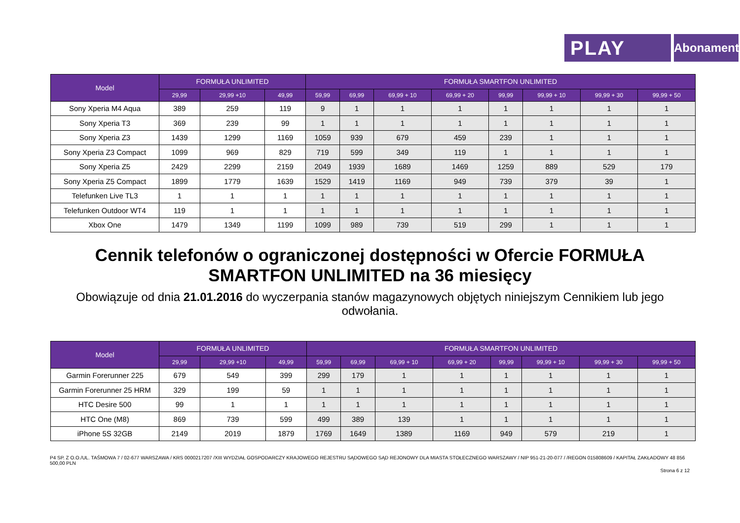PLAY
Abonament
| Model | FORMUŁA UNLIMITED | | | FORMUŁA SMARTFON UNLIMITED | | | | | | | |
| --- | --- | --- | --- | --- | --- | --- | --- | --- | --- | --- | --- |
| | 29,99 | 29,99 +10 | 49,99 | 59,99 | 69,99 | 69,99 + 10 | 69,99 + 20 | 99,99 | 99,99 + 10 | 99,99 + 30 | 99,99 + 50 |
| Sony Xperia M4 Aqua | 389 | 259 | 119 | 9 | 1 | 1 | 1 | 1 | 1 | 1 | 1 |
| Sony Xperia T3 | 369 | 239 | 99 | 1 | 1 | 1 | 1 | 1 | 1 | 1 | 1 |
| Sony Xperia Z3 | 1439 | 1299 | 1169 | 1059 | 939 | 679 | 459 | 239 | 1 | 1 | 1 |
| Sony Xperia Z3 Compact | 1099 | 969 | 829 | 719 | 599 | 349 | 119 | 1 | 1 | 1 | 1 |
| Sony Xperia Z5 | 2429 | 2299 | 2159 | 2049 | 1939 | 1689 | 1469 | 1259 | 889 | 529 | 179 |
| Sony Xperia Z5 Compact | 1899 | 1779 | 1639 | 1529 | 1419 | 1169 | 949 | 739 | 379 | 39 | 1 |
| Telefunken Live TL3 | 1 | 1 | 1 | 1 | 1 | 1 | 1 | 1 | 1 | 1 | 1 |
| Telefunken Outdoor WT4 | 119 | 1 | 1 | 1 | 1 | 1 | 1 | 1 | 1 | 1 | 1 |
| Xbox One | 1479 | 1349 | 1199 | 1099 | 989 | 739 | 519 | 299 | 1 | 1 | 1 |
Cennik telefonów o ograniczonej dostępności w Ofercie FORMUŁA SMARTFON UNLIMITED na 36 miesięcy
Obowiązuje od dnia 21.01.2016 do wyczerpania stanów magazynowych objętych niniejszym Cennikiem lub jego odwołania.
| Model | FORMUŁA UNLIMITED | | | FORMUŁA SMARTFON UNLIMITED | | | | | | | |
| --- | --- | --- | --- | --- | --- | --- | --- | --- | --- | --- | --- |
| | 29,99 | 29,99 +10 | 49,99 | 59,99 | 69,99 | 69,99 + 10 | 69,99 + 20 | 99,99 | 99,99 + 10 | 99,99 + 30 | 99,99 + 50 |
| Garmin Forerunner 225 | 679 | 549 | 399 | 299 | 179 | 1 | 1 | 1 | 1 | 1 | 1 |
| Garmin Forerunner 25 HRM | 329 | 199 | 59 | 1 | 1 | 1 | 1 | 1 | 1 | 1 | 1 |
| HTC Desire 500 | 99 | 1 | 1 | 1 | 1 | 1 | 1 | 1 | 1 | 1 | 1 |
| HTC One (M8) | 869 | 739 | 599 | 499 | 389 | 139 | 1 | 1 | 1 | 1 | 1 |
| iPhone 5S 32GB | 2149 | 2019 | 1879 | 1769 | 1649 | 1389 | 1169 | 949 | 579 | 219 | 1 |
P4 SP. Z O.O./UL. TAŚMOWA 7 / 02-677 WARSZAWA / KRS 0000217207 /XIII WYDZIAŁ GOSPODARCZY KRAJOWEGO REJESTRU SĄDOWEGO SĄD REJONOWY DLA MIASTA STOŁECZNEGO WARSZAWY / NIP 951-21-20-077 / /REGON 015808609 / KAPITAŁ ZAKŁADOWY 48 856 500,00 PLN
Strona 6 z 12